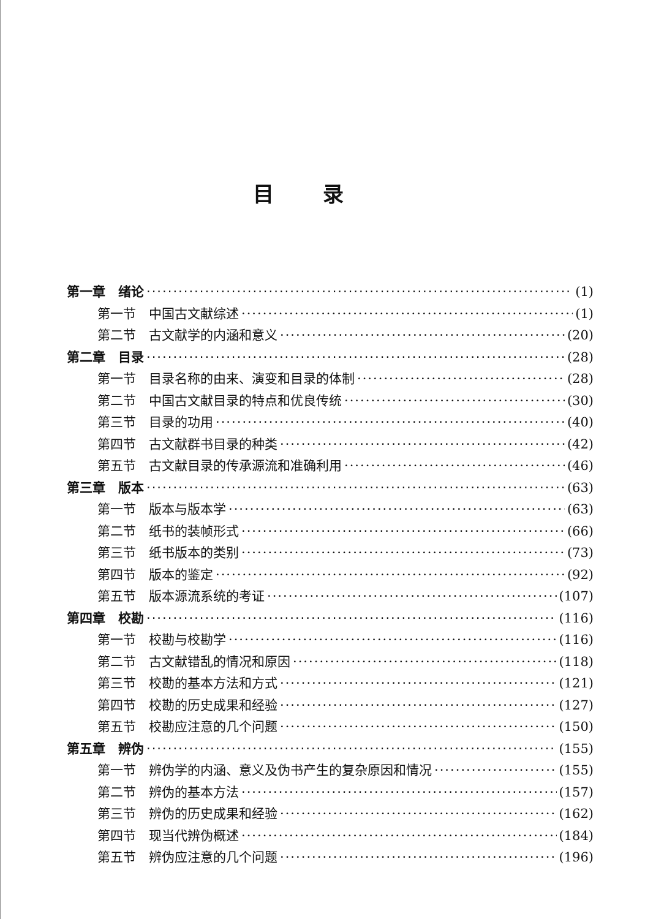目录
第一章　绪论 (1)
第一节　中国古文献综述 (1)
第二节　古文献学的内涵和意义 (20)
第二章　目录 (28)
第一节　目录名称的由来、演变和目录的体制 (28)
第二节　中国古文献目录的特点和优良传统 (30)
第三节　目录的功用 (40)
第四节　古文献群书目录的种类 (42)
第五节　古文献目录的传承源流和准确利用 (46)
第三章　版本 (63)
第一节　版本与版本学 (63)
第二节　纸书的装帧形式 (66)
第三节　纸书版本的类别 (73)
第四节　版本的鉴定 (92)
第五节　版本源流系统的考证 (107)
第四章　校勘 (116)
第一节　校勘与校勘学 (116)
第二节　古文献错乱的情况和原因 (118)
第三节　校勘的基本方法和方式 (121)
第四节　校勘的历史成果和经验 (127)
第五节　校勘应注意的几个问题 (150)
第五章　辨伪 (155)
第一节　辨伪学的内涵、意义及伪书产生的复杂原因和情况 (155)
第二节　辨伪的基本方法 (157)
第三节　辨伪的历史成果和经验 (162)
第四节　现当代辨伪概述 (184)
第五节　辨伪应注意的几个问题 (196)